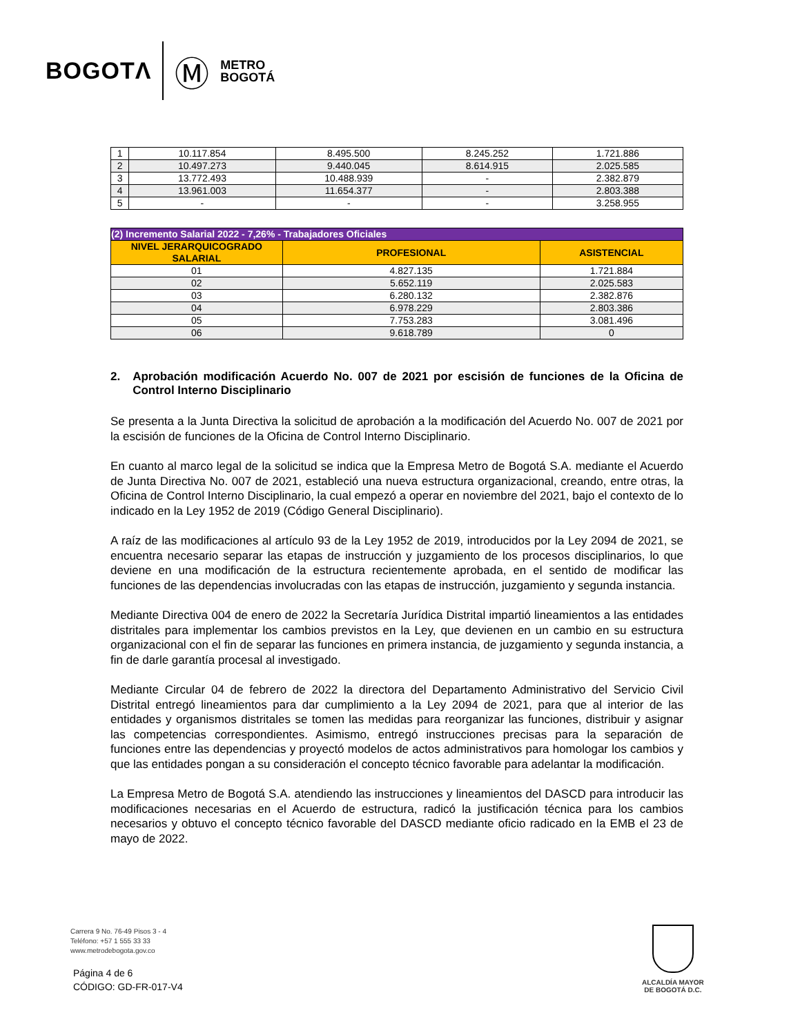BOGOTΛ Ⓜ METRO
BOGOTÁ
| 1 | 10.117.854 | 8.495.500 | 8.245.252 | 1.721.886 |
| 2 | 10.497.273 | 9.440.045 | 8.614.915 | 2.025.585 |
| 3 | 13.772.493 | 10.488.939 | - | 2.382.879 |
| 4 | 13.961.003 | 11.654.377 | - | 2.803.388 |
| 5 | - | - | - | 3.258.955 |
| (2) Incremento Salarial 2022 - 7,26% - Trabajadores Oficiales | | |
| NIVEL JERARQUICOGRADO SALARIAL | PROFESIONAL | ASISTENCIAL |
| 01 | 4.827.135 | 1.721.884 |
| 02 | 5.652.119 | 2.025.583 |
| 03 | 6.280.132 | 2.382.876 |
| 04 | 6.978.229 | 2.803.386 |
| 05 | 7.753.283 | 3.081.496 |
| 06 | 9.618.789 | 0 |
2. Aprobación modificación Acuerdo No. 007 de 2021 por escisión de funciones de la Oficina de Control Interno Disciplinario
Se presenta a la Junta Directiva la solicitud de aprobación a la modificación del Acuerdo No. 007 de 2021 por la escisión de funciones de la Oficina de Control Interno Disciplinario.
En cuanto al marco legal de la solicitud se indica que la Empresa Metro de Bogotá S.A. mediante el Acuerdo de Junta Directiva No. 007 de 2021, estableció una nueva estructura organizacional, creando, entre otras, la Oficina de Control Interno Disciplinario, la cual empezó a operar en noviembre del 2021, bajo el contexto de lo indicado en la Ley 1952 de 2019 (Código General Disciplinario).
A raíz de las modificaciones al artículo 93 de la Ley 1952 de 2019, introducidos por la Ley 2094 de 2021, se encuentra necesario separar las etapas de instrucción y juzgamiento de los procesos disciplinarios, lo que deviene en una modificación de la estructura recientemente aprobada, en el sentido de modificar las funciones de las dependencias involucradas con las etapas de instrucción, juzgamiento y segunda instancia.
Mediante Directiva 004 de enero de 2022 la Secretaría Jurídica Distrital impartió lineamientos a las entidades distritales para implementar los cambios previstos en la Ley, que devienen en un cambio en su estructura organizacional con el fin de separar las funciones en primera instancia, de juzgamiento y segunda instancia, a fin de darle garantía procesal al investigado.
Mediante Circular 04 de febrero de 2022 la directora del Departamento Administrativo del Servicio Civil Distrital entregó lineamientos para dar cumplimiento a la Ley 2094 de 2021, para que al interior de las entidades y organismos distritales se tomen las medidas para reorganizar las funciones, distribuir y asignar las competencias correspondientes. Asimismo, entregó instrucciones precisas para la separación de funciones entre las dependencias y proyectó modelos de actos administrativos para homologar los cambios y que las entidades pongan a su consideración el concepto técnico favorable para adelantar la modificación.
La Empresa Metro de Bogotá S.A. atendiendo las instrucciones y lineamientos del DASCD para introducir las modificaciones necesarias en el Acuerdo de estructura, radicó la justificación técnica para los cambios necesarios y obtuvo el concepto técnico favorable del DASCD mediante oficio radicado en la EMB el 23 de mayo de 2022.
Carrera 9 No. 76-49 Pisos 3 - 4
Teléfono: +57 1 555 33 33
www.metrodebogota.gov.co
Página 4 de 6
CÓDIGO: GD-FR-017-V4
ALCALDÍA MAYOR
DE BOGOTÁ D.C.